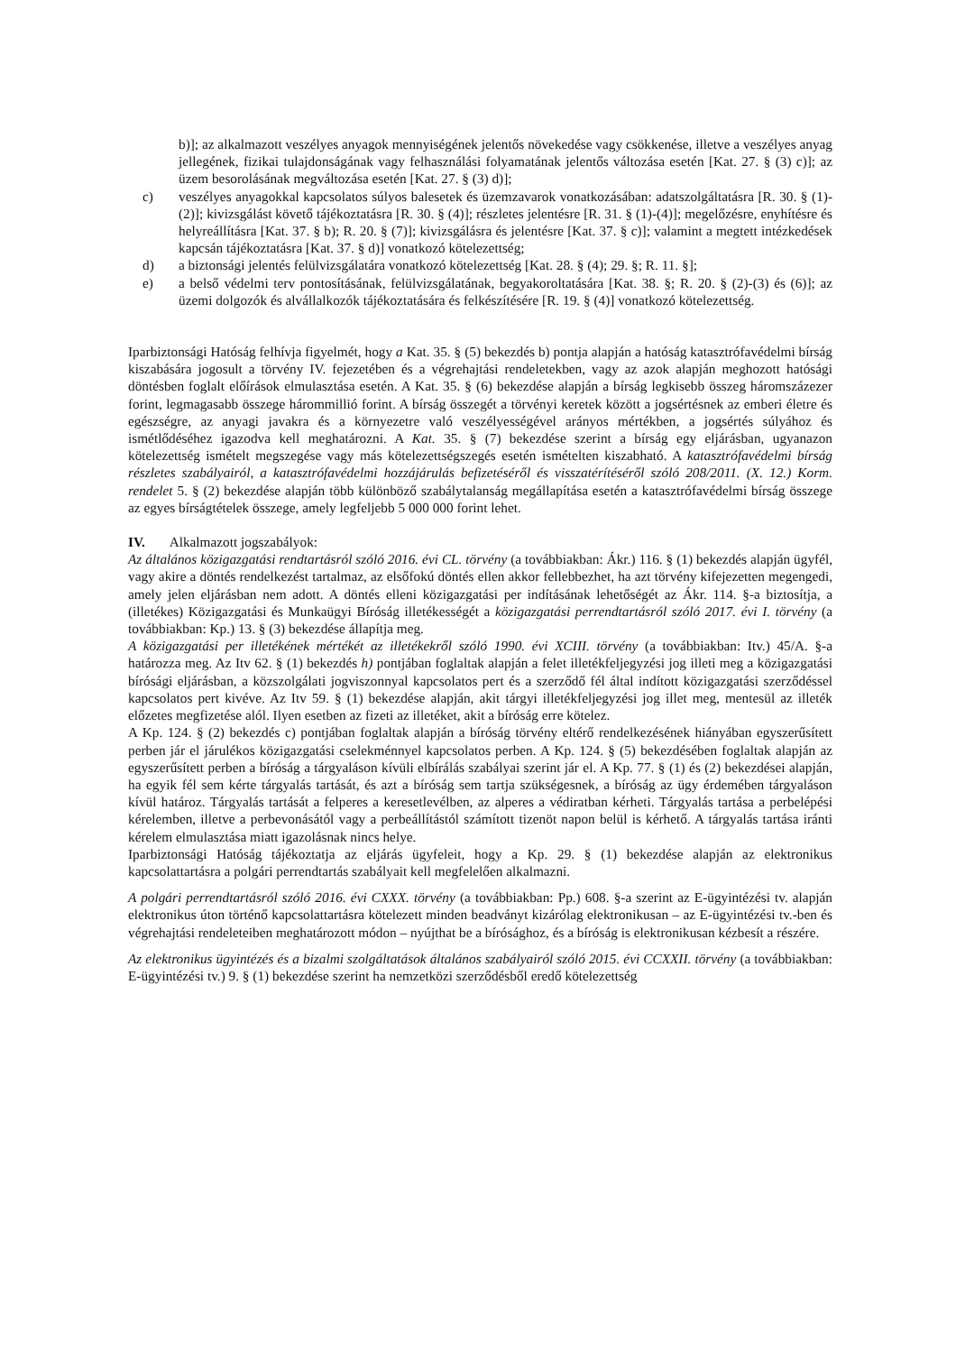b)]; az alkalmazott veszélyes anyagok mennyiségének jelentős növekedése vagy csökkenése, illetve a veszélyes anyag jellegének, fizikai tulajdonságának vagy felhasználási folyamatának jelentős változása esetén [Kat. 27. § (3) c)]; az üzem besorolásának megváltozása esetén [Kat. 27. § (3) d)];
c) veszélyes anyagokkal kapcsolatos súlyos balesetek és üzemzavarok vonatkozásában: adatszolgáltatásra [R. 30. § (1)-(2)]; kivizsgálást követő tájékoztatásra [R. 30. § (4)]; részletes jelentésre [R. 31. § (1)-(4)]; megelőzésre, enyhítésre és helyreállításra [Kat. 37. § b); R. 20. § (7)]; kivizsgálásra és jelentésre [Kat. 37. § c)]; valamint a megtett intézkedések kapcsán tájékoztatásra [Kat. 37. § d)] vonatkozó kötelezettség;
d) a biztonsági jelentés felülvizsgálatára vonatkozó kötelezettség [Kat. 28. § (4); 29. §; R. 11. §];
e) a belső védelmi terv pontosításának, felülvizsgálatának, begyakoroltatására [Kat. 38. §; R. 20. § (2)-(3) és (6)]; az üzemi dolgozók és alvállalkozók tájékoztatására és felkészítésére [R. 19. § (4)] vonatkozó kötelezettség.
Iparbiztonsági Hatóság felhívja figyelmét, hogy a Kat. 35. § (5) bekezdés b) pontja alapján a hatóság katasztrófavédelmi bírság kiszabására jogosult a törvény IV. fejezetében és a végrehajtási rendeletekben, vagy az azok alapján meghozott hatósági döntésben foglalt előírások elmulasztása esetén. A Kat. 35. § (6) bekezdése alapján a bírság legkisebb összeg háromszázezer forint, legmagasabb összege hárommillió forint. A bírság összegét a törvényi keretek között a jogsértésnek az emberi életre és egészségre, az anyagi javakra és a környezetre való veszélyességével arányos mértékben, a jogsértés súlyához és ismétlődéséhez igazodva kell meghatározni. A Kat. 35. § (7) bekezdése szerint a bírság egy eljárásban, ugyanazon kötelezettség ismételt megszegése vagy más kötelezettségszegés esetén ismételten kiszabható. A katasztrófavédelmi bírság részletes szabályairól, a katasztrófavédelmi hozzájárulás befizetéséről és visszatérítéséről szóló 208/2011. (X. 12.) Korm. rendelet 5. § (2) bekezdése alapján több különböző szabálytalanság megállapítása esetén a katasztrófavédelmi bírság összege az egyes bírságtételek összege, amely legfeljebb 5 000 000 forint lehet.
IV. Alkalmazott jogszabályok:
Az általános közigazgatási rendtartásról szóló 2016. évi CL. törvény (a továbbiakban: Ákr.) 116. § (1) bekezdés alapján ügyfél, vagy akire a döntés rendelkezést tartalmaz, az elsőfokú döntés ellen akkor fellebbezhet, ha azt törvény kifejezetten megengedi, amely jelen eljárásban nem adott. A döntés elleni közigazgatási per indításának lehetőségét az Ákr. 114. §-a biztosítja, a (illetékes) Közigazgatási és Munkaügyi Bíróság illetékességét a közigazgatási perrendtartásról szóló 2017. évi I. törvény (a továbbiakban: Kp.) 13. § (3) bekezdése állapítja meg.
A közigazgatási per illetékének mértékét az illetékekről szóló 1990. évi XCIII. törvény (a továbbiakban: Itv.) 45/A. §-a határozza meg. Az Itv 62. § (1) bekezdés h) pontjában foglaltak alapján a felet illetékfeljegyzési jog illeti meg a közigazgatási bírósági eljárásban, a közszolgálati jogviszonnyal kapcsolatos pert és a szerződő fél által indított közigazgatási szerződéssel kapcsolatos pert kivéve. Az Itv 59. § (1) bekezdése alapján, akit tárgyi illetékfeljegyzési jog illet meg, mentesül az illeték előzetes megfizetése alól. Ilyen esetben az fizeti az illetéket, akit a bíróság erre kötelez.
A Kp. 124. § (2) bekezdés c) pontjában foglaltak alapján a bíróság törvény eltérő rendelkezésének hiányában egyszerűsített perben jár el járulékos közigazgatási cselekménnyel kapcsolatos perben. A Kp. 124. § (5) bekezdésében foglaltak alapján az egyszerűsített perben a bíróság a tárgyaláson kívüli elbírálás szabályai szerint jár el. A Kp. 77. § (1) és (2) bekezdései alapján, ha egyik fél sem kérte tárgyalás tartását, és azt a bíróság sem tartja szükségesnek, a bíróság az ügy érdemében tárgyaláson kívül határoz. Tárgyalás tartását a felperes a keresetlevélben, az alperes a védiratban kérheti. Tárgyalás tartása a perbelépési kérelemben, illetve a perbevonásától vagy a perbeállítástól számított tizenöt napon belül is kérhető. A tárgyalás tartása iránti kérelem elmulasztása miatt igazolásnak nincs helye.
Iparbiztonsági Hatóság tájékoztatja az eljárás ügyfeleit, hogy a Kp. 29. § (1) bekezdése alapján az elektronikus kapcsolattartásra a polgári perrendtartás szabályait kell megfelelően alkalmazni.
A polgári perrendtartásról szóló 2016. évi CXXX. törvény (a továbbiakban: Pp.) 608. §-a szerint az E-ügyintézési tv. alapján elektronikus úton történő kapcsolattartásra kötelezett minden beadványt kizárólag elektronikusan – az E-ügyintézési tv.-ben és végrehajtási rendeleteiben meghatározott módon – nyújthat be a bírósághoz, és a bíróság is elektronikusan kézbesít a részére.
Az elektronikus ügyintézés és a bizalmi szolgáltatások általános szabályairól szóló 2015. évi CCXXII. törvény (a továbbiakban: E-ügyintézési tv.) 9. § (1) bekezdése szerint ha nemzetközi szerződésből eredő kötelezettség